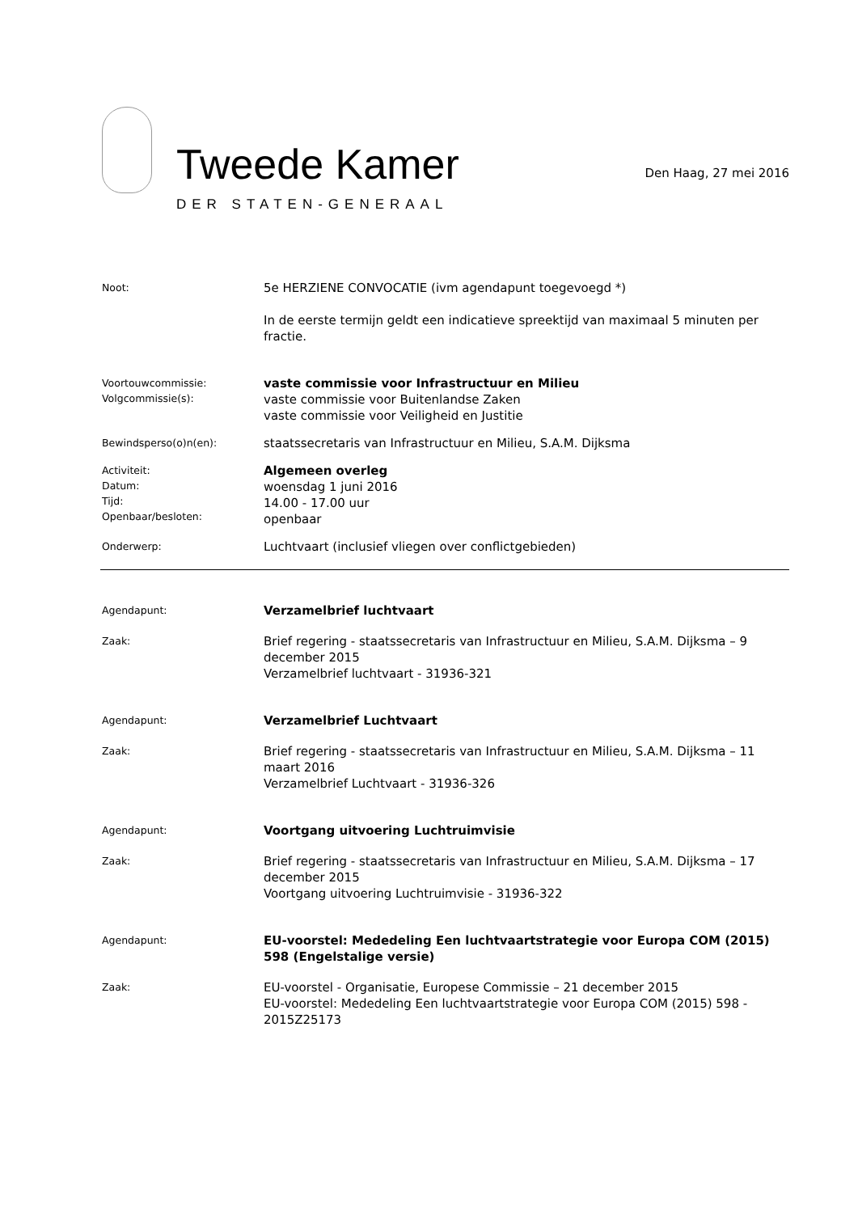Tweede Kamer
DER STATEN-GENERAAL
Den Haag, 27 mei 2016
Noot:
5e HERZIENE CONVOCATIE (ivm agendapunt toegevoegd *)
In de eerste termijn geldt een indicatieve spreektijd van maximaal 5 minuten per fractie.
Voortouwcommissie:
Volgcommissie(s):
vaste commissie voor Infrastructuur en Milieu
vaste commissie voor Buitenlandse Zaken
vaste commissie voor Veiligheid en Justitie
Bewindsperso(o)n(en):
staatssecretaris van Infrastructuur en Milieu, S.A.M. Dijksma
Activiteit:
Datum:
Tijd:
Openbaar/besloten:
Algemeen overleg
woensdag 1 juni 2016
14.00 - 17.00 uur
openbaar
Onderwerp:
Luchtvaart (inclusief vliegen over conflictgebieden)
Agendapunt:
Verzamelbrief luchtvaart
Zaak:
Brief regering - staatssecretaris van Infrastructuur en Milieu, S.A.M. Dijksma – 9 december 2015
Verzamelbrief luchtvaart - 31936-321
Agendapunt:
Verzamelbrief Luchtvaart
Zaak:
Brief regering - staatssecretaris van Infrastructuur en Milieu, S.A.M. Dijksma – 11 maart 2016
Verzamelbrief Luchtvaart - 31936-326
Agendapunt:
Voortgang uitvoering Luchtruimvisie
Zaak:
Brief regering - staatssecretaris van Infrastructuur en Milieu, S.A.M. Dijksma – 17 december 2015
Voortgang uitvoering Luchtruimvisie - 31936-322
Agendapunt:
EU-voorstel: Mededeling Een luchtvaartstrategie voor Europa COM (2015) 598 (Engelstalige versie)
Zaak:
EU-voorstel - Organisatie, Europese Commissie – 21 december 2015
EU-voorstel: Mededeling Een luchtvaartstrategie voor Europa COM (2015) 598 - 2015Z25173